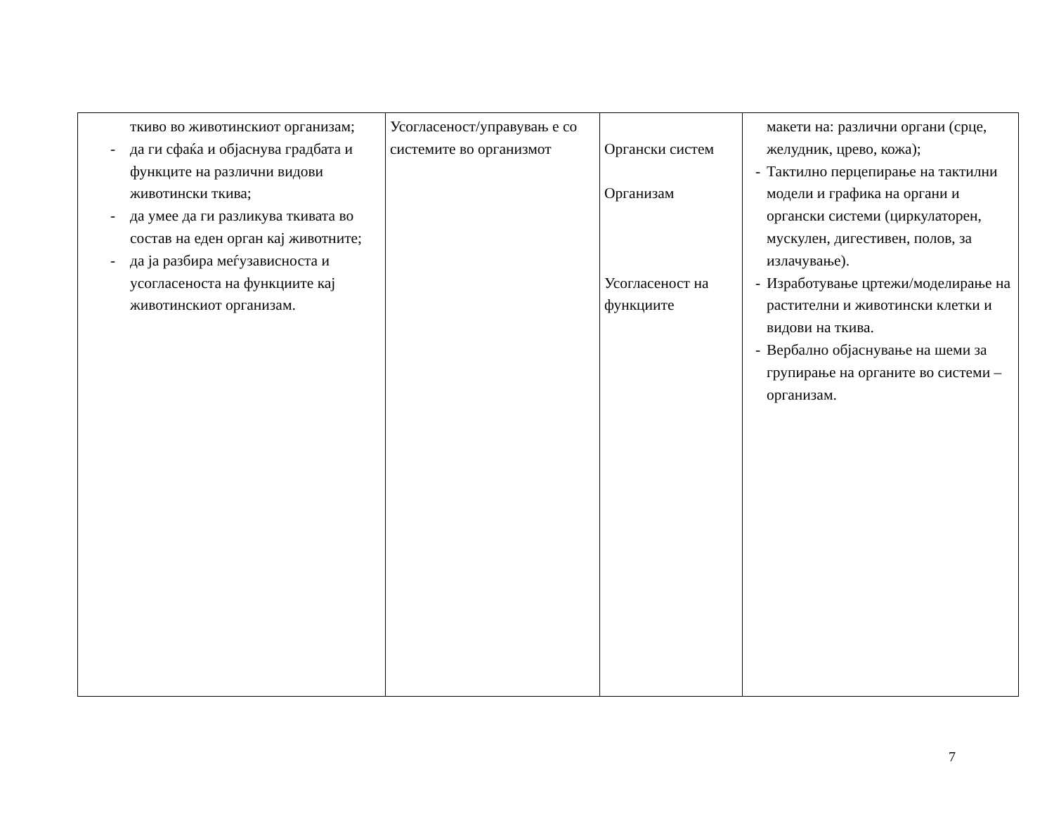| ткиво во животинскиот организам; - да ги сфаќа и објаснува градбата и функците на различни видови животински ткива; - да умее да ги разликува ткивата во состав на еден орган кај животните; - да ја разбира меѓузависноста и усогласеноста на функциите кај животинскиот организам. | Усогласеност/управувањ е со системите во организмот | Органски систем Организам Усогласеност на функциите | макети на: различни органи (срце, желудник, црево, кожа); - Тактилно перцепирање на тактилни модели и графика на органи и органски системи (циркулаторен, мускулен, дигестивен, полов, за излачување). - Изработување цртежи/моделирање на растителни и животински клетки и видови на ткива. - Вербално објаснување на шеми за групирање на органите во системи – организам. |
7